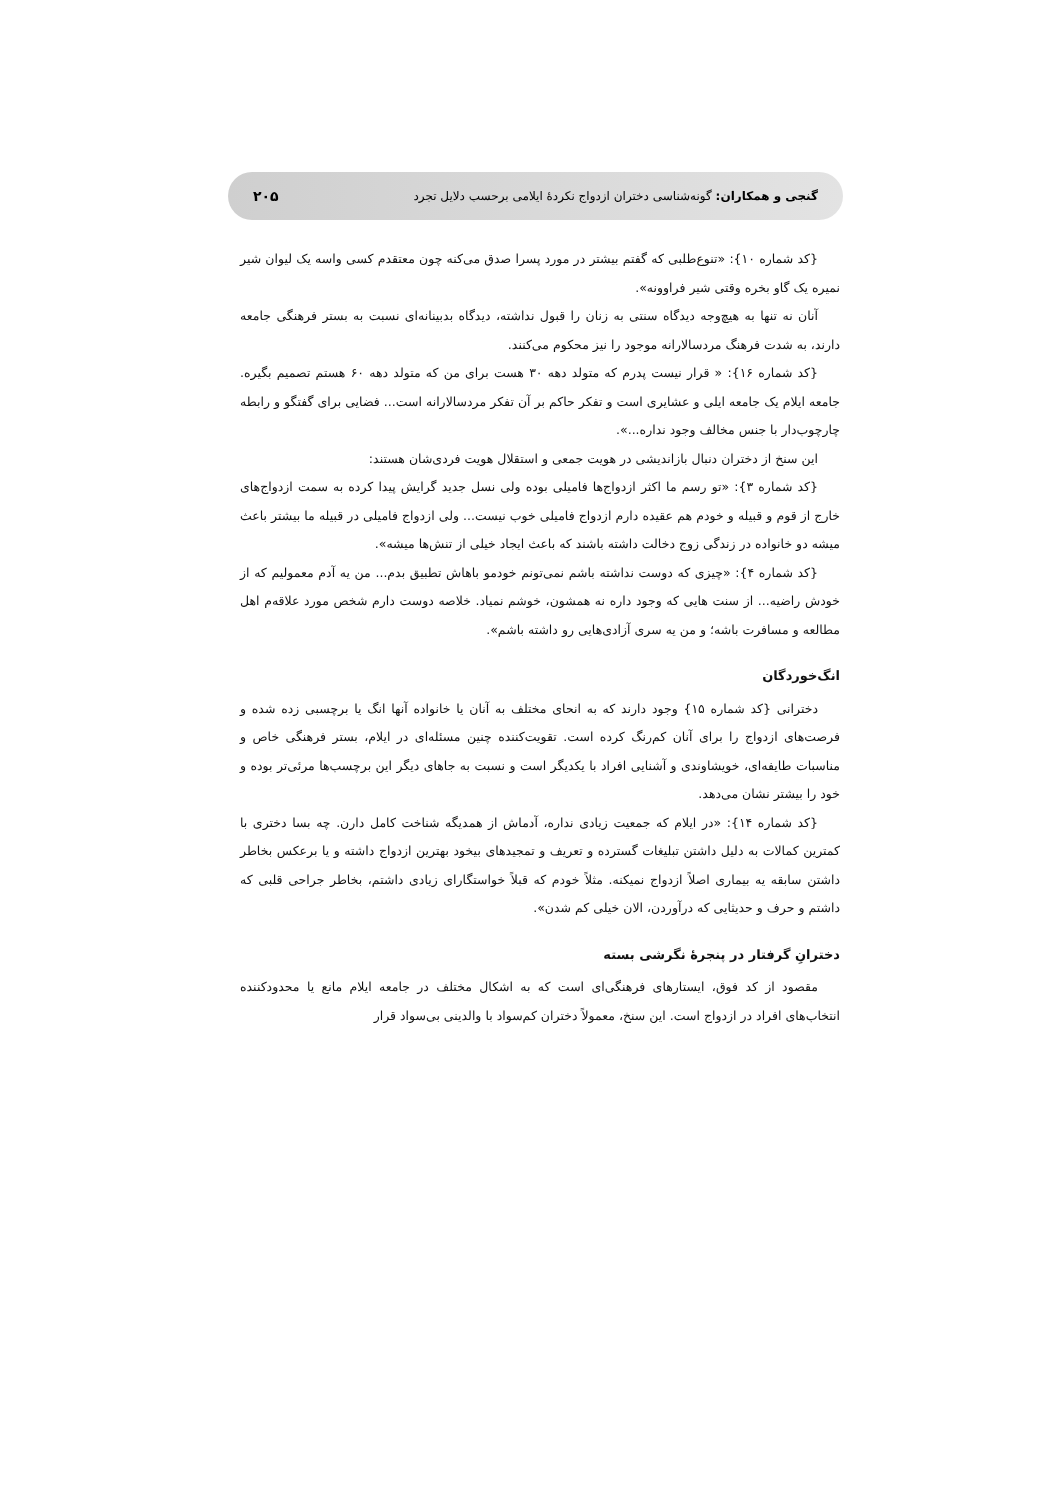گنجی و همکاران: گونه‌شناسی دختران ازدواج نکردهٔ ایلامی برحسب دلایل تجرد ۲۰۵
{کد شماره ۱۰}: «تنوع‌طلبی که گفتم بیشتر در مورد پسرا صدق می‌کنه چون معتقدم کسی واسه یک لیوان شیر نمیره یک گاو بخره وقتی شیر فراوونه».
آنان نه تنها به هیچ‌وجه دیدگاه سنتی به زنان را قبول نداشته، دیدگاه بدبینانه‌ای نسبت به بستر فرهنگی جامعه دارند، به شدت فرهنگ مردسالارانه موجود را نیز محکوم می‌کنند.
{کد شماره ۱۶}: « قرار نیست پدرم که متولد دهه ۳۰ هست برای من که متولد دهه ۶۰ هستم تصمیم بگیره. جامعه ایلام یک جامعه ایلی و عشایری است و تفکر حاکم بر آن تفکر مردسالارانه است... فضایی برای گفتگو و رابطه چارچوب‌دار با جنس مخالف وجود نداره...».
این سنخ از دختران دنبال بازاندیشی در هویت جمعی و استقلال هویت فردی‌شان هستند:
{کد شماره ۳}: «تو رسم ما اکثر ازدواج‌ها فامیلی بوده ولی نسل جدید گرایش پیدا کرده به سمت ازدواج‌های خارج از قوم و قبیله و خودم هم عقیده دارم ازدواج فامیلی خوب نیست... ولی ازدواج فامیلی در قبیله ما بیشتر باعث میشه دو خانواده در زندگی زوج دخالت داشته باشند که باعث ایجاد خیلی از تنش‌ها میشه».
{کد شماره ۴}: «چیزی که دوست نداشته باشم نمی‌تونم خودمو باهاش تطبیق بدم... من یه آدم معمولیم که از خودش راضیه... از سنت هایی که وجود داره نه همشون، خوشم نمیاد. خلاصه دوست دارم شخص مورد علاقه‌م اهل مطالعه و مسافرت باشه؛ و من یه سری آزادی‌هایی رو داشته باشم».
انگ‌خوردگان
دخترانی {کد شماره ۱۵} وجود دارند که به انحای مختلف به آنان یا خانواده آنها انگ یا برچسبی زده شده و فرصت‌های ازدواج را برای آنان کم‌رنگ کرده است. تقویت‌کننده چنین مسئله‌ای در ایلام، بستر فرهنگی خاص و مناسبات طایفه‌ای، خویشاوندی و آشنایی افراد با یکدیگر است و نسبت به جاهای دیگر این برچسب‌ها مرئی‌تر بوده و خود را بیشتر نشان می‌دهد.
{کد شماره ۱۴}: «در ایلام که جمعیت زیادی نداره، آدماش از همدیگه شناخت کامل دارن. چه بسا دختری با کمترین کمالات به دلیل داشتن تبلیغات گسترده و تعریف و تمجیدهای بیخود بهترین ازدواج داشته و یا برعکس بخاطر داشتن سابقه یه بیماری اصلاً ازدواج نمیکنه. مثلاً خودم که قبلاً خواستگارای زیادی داشتم، بخاطر جراحی قلبی که داشتم و حرف و حدیثایی که درآوردن، الان خیلی کم شدن».
دخترانِ گرفتار در پنجرهٔ نگرشی بسته
مقصود از کد فوق، ایستارهای فرهنگی‌ای است که به اشکال مختلف در جامعه ایلام مانع یا محدودکننده انتخاب‌های افراد در ازدواج است. این سنخ، معمولاً دختران کم‌سواد با والدینی بی‌سواد قرار